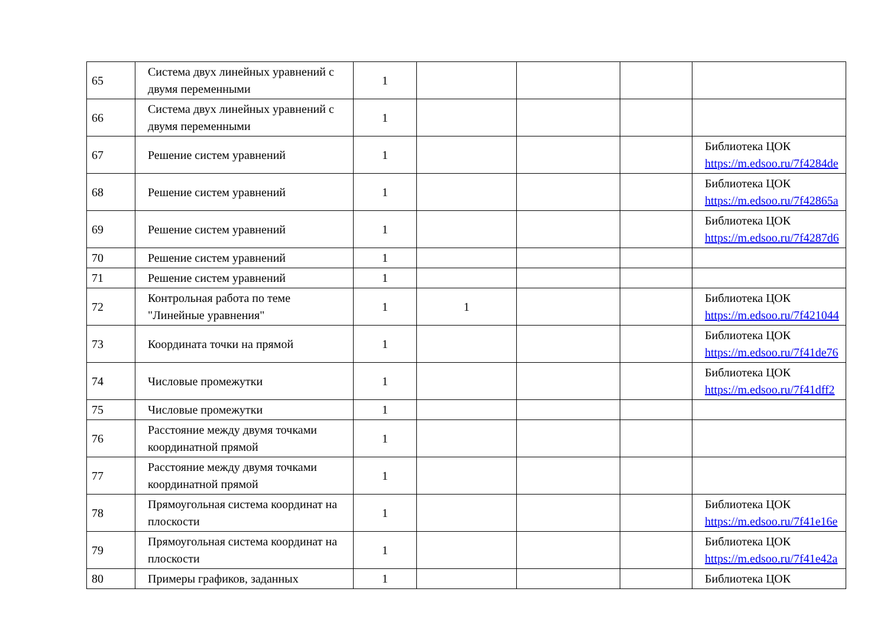| 65 | Система двух линейных уравнений с двумя переменными | 1 | | | | |
| 66 | Система двух линейных уравнений с двумя переменными | 1 | | | | |
| 67 | Решение систем уравнений | 1 | | | | Библиотека ЦОК https://m.edsoo.ru/7f4284de |
| 68 | Решение систем уравнений | 1 | | | | Библиотека ЦОК https://m.edsoo.ru/7f42865a |
| 69 | Решение систем уравнений | 1 | | | | Библиотека ЦОК https://m.edsoo.ru/7f4287d6 |
| 70 | Решение систем уравнений | 1 | | | | |
| 71 | Решение систем уравнений | 1 | | | | |
| 72 | Контрольная работа по теме "Линейные уравнения" | 1 | 1 | | | Библиотека ЦОК https://m.edsoo.ru/7f421044 |
| 73 | Координата точки на прямой | 1 | | | | Библиотека ЦОК https://m.edsoo.ru/7f41de76 |
| 74 | Числовые промежутки | 1 | | | | Библиотека ЦОК https://m.edsoo.ru/7f41dff2 |
| 75 | Числовые промежутки | 1 | | | | |
| 76 | Расстояние между двумя точками координатной прямой | 1 | | | | |
| 77 | Расстояние между двумя точками координатной прямой | 1 | | | | |
| 78 | Прямоугольная система координат на плоскости | 1 | | | | Библиотека ЦОК https://m.edsoo.ru/7f41e16e |
| 79 | Прямоугольная система координат на плоскости | 1 | | | | Библиотека ЦОК https://m.edsoo.ru/7f41e42a |
| 80 | Примеры графиков, заданных | 1 | | | | Библиотека ЦОК |